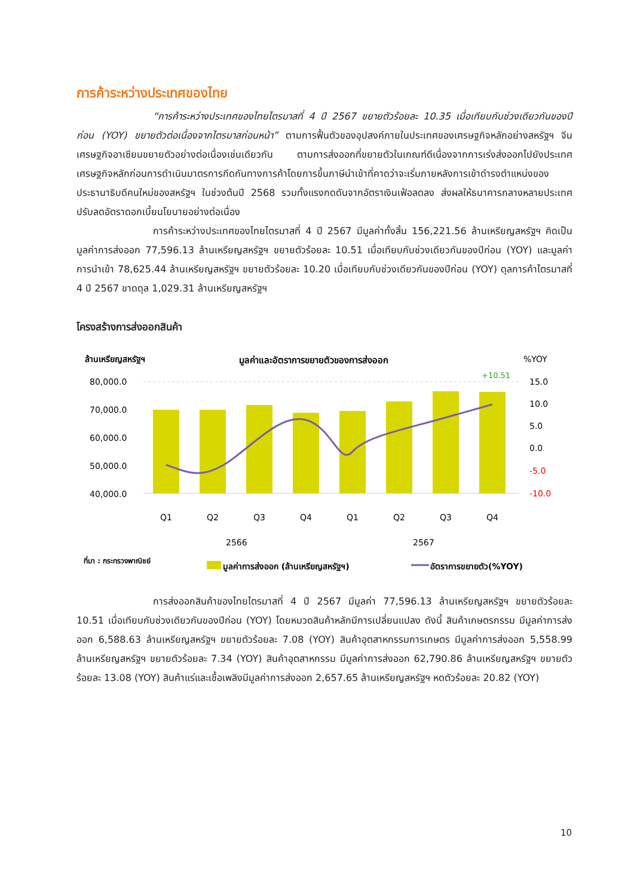การค้าระหว่างประเทศของไทย
“การค้าระหว่างประเทศของไทยไตรมาสที่ 4 ปี 2567 ขยายตัวร้อยละ 10.35 เมื่อเทียบกับช่วงเดียวกันของปีก่อน (YOY) ขยายตัวต่อเนื่องจากไตรมาสก่อนหน้า” ตามการฟื้นตัวของอุปสงค์ภายในประเทศของเศรษฐกิจหลักอย่างสหรัฐฯ จีน เศรษฐกิจอาเซียนขยายตัวอย่างต่อเนื่องเช่นเดียวกัน ตามการส่งออกที่ขยายตัวในเกณฑ์ดีเนื่องจากการเร่งส่งออกไปยังประเทศเศรษฐกิจหลักก่อนการดำเนินมาตรการกีดกันทางการค้าโดยการขึ้นภาษีนำเข้าที่คาดว่าจะเริ่มภายหลังการเข้าดำรงตำแหน่งของประธานาธิบดีคนใหม่ของสหรัฐฯ ในช่วงต้นปี 2568 รวมทั้งแรงกดดันจากอัตราเงินเฟ้อลดลง ส่งผลให้ธนาคารกลางหลายประเทศปรับลดอัตราดอกเบี้ยนโยบายอย่างต่อเนื่อง
การค้าระหว่างประเทศของไทยไตรมาสที่ 4 ปี 2567 มีมูลค่าทั้งสิ้น 156,221.56 ล้านเหรียญสหรัฐฯ คิดเป็นมูลค่าการส่งออก 77,596.13 ล้านเหรียญสหรัฐฯ ขยายตัวร้อยละ 10.51 เมื่อเทียบกับช่วงเดียวกันของปีก่อน (YOY) และมูลค่าการนำเข้า 78,625.44 ล้านเหรียญสหรัฐฯ ขยายตัวร้อยละ 10.20 เมื่อเทียบกับช่วงเดียวกันของปีก่อน (YOY) ดุลการค้าไตรมาสที่ 4 ปี 2567 ขาดดุล 1,029.31 ล้านเหรียญสหรัฐฯ
โครงสร้างการส่งออกสินค้า
ล้านเหรียญสหรัฐฯ
มูลค่าและอัตราการขยายตัวของการส่งออก
%YOY
80,000.0
70,000.0
60,000.0
50,000.0
40,000.0
15.0
10.0
5.0
0.0
-5.0
-10.0
+10.51
Q1
Q2
Q3
Q4
Q1
Q2
Q3
Q4
2566
2567
ที่มา : กระทรวงพาณิชย์
มูลค่าการส่งออก (ล้านเหรียญสหรัฐฯ)
อัตราการขยายตัว(%YOY)
การส่งออกสินค้าของไทยไตรมาสที่ 4 ปี 2567 มีมูลค่า 77,596.13 ล้านเหรียญสหรัฐฯ ขยายตัวร้อยละ 10.51 เมื่อเทียบกับช่วงเดียวกันของปีก่อน (YOY) โดยหมวดสินค้าหลักมีการเปลี่ยนแปลง ดังนี้ สินค้าเกษตรกรรม มีมูลค่าการส่งออก 6,588.63 ล้านเหรียญสหรัฐฯ ขยายตัวร้อยละ 7.08 (YOY) สินค้าอุตสาหกรรมการเกษตร มีมูลค่าการส่งออก 5,558.99 ล้านเหรียญสหรัฐฯ ขยายตัวร้อยละ 7.34 (YOY) สินค้าอุตสาหกรรม มีมูลค่าการส่งออก 62,790.86 ล้านเหรียญสหรัฐฯ ขยายตัวร้อยละ 13.08 (YOY) สินค้าแร่และเชื้อเพลิงมีมูลค่าการส่งออก 2,657.65 ล้านเหรียญสหรัฐฯ หดตัวร้อยละ 20.82 (YOY)
10